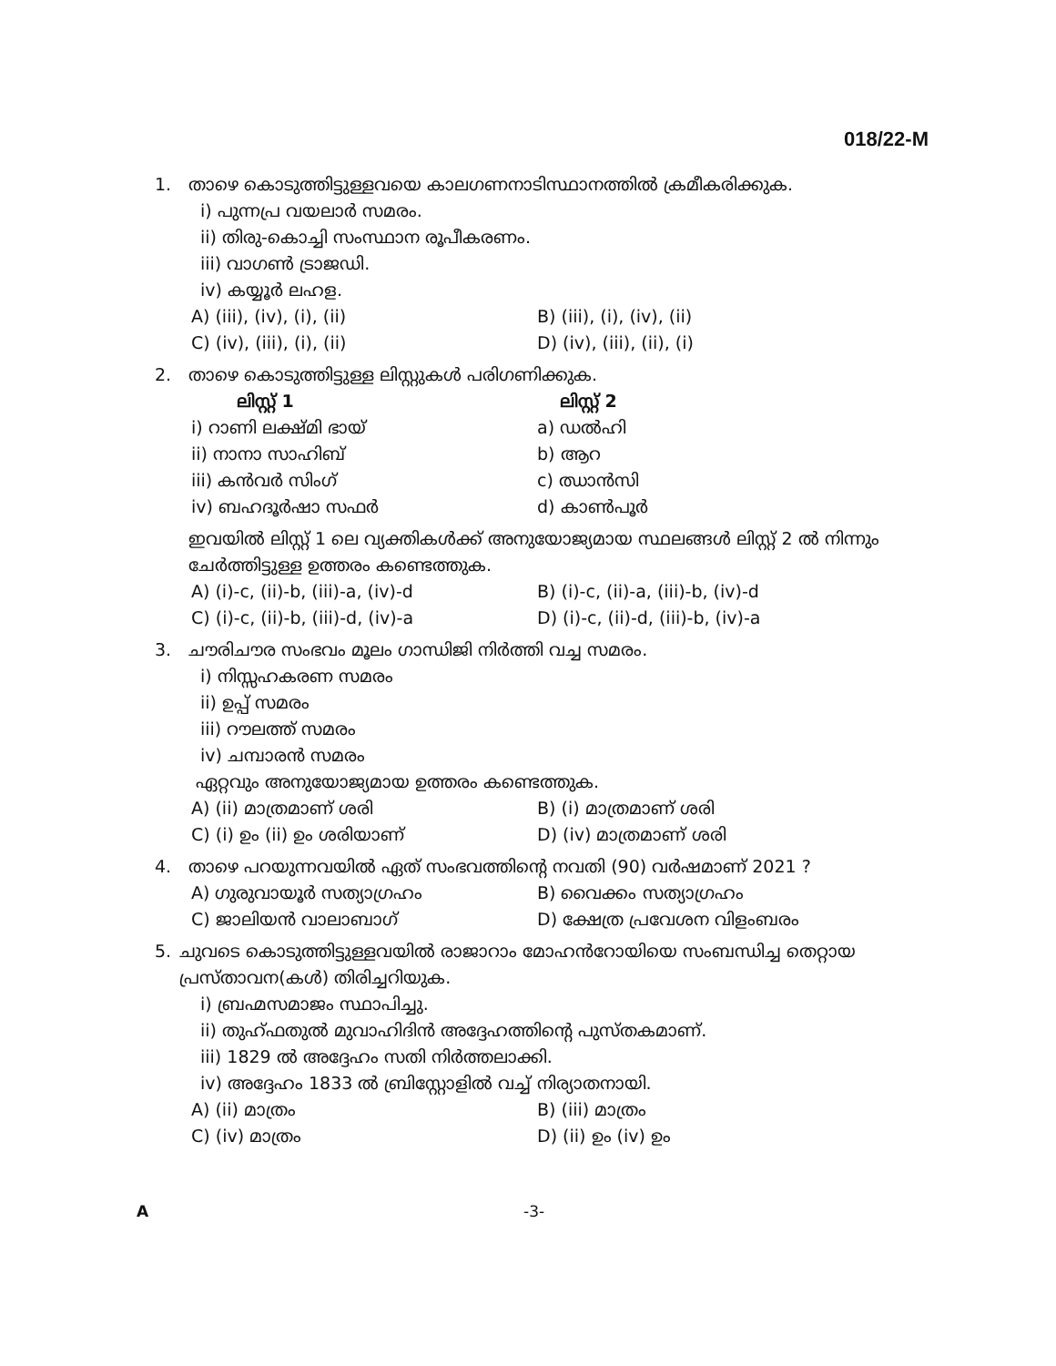018/22-M
1. താഴെ കൊടുത്തിട്ടുള്ളവയെ കാലഗണനാടിസ്ഥാനത്തിൽ ക്രമീകരിക്കുക.
i) പുന്നപ്ര വയലാർ സമരം.
ii) തിരു-കൊച്ചി സംസ്ഥാന രൂപീകരണം.
iii) വാഗൺ ട്രാജഡി.
iv) കയ്യൂർ ലഹള.
A) (iii), (iv), (i), (ii) B) (iii), (i), (iv), (ii)
C) (iv), (iii), (i), (ii) D) (iv), (iii), (ii), (i)
2. താഴെ കൊടുത്തിട്ടുള്ള ലിസ്റ്റുകൾ പരിഗണിക്കുക.
ലിസ്റ്റ് 1 ലിസ്റ്റ് 2
i) റാണി ലക്ഷ്മി ഭായ് a) ഡൽഹി
ii) നാനാ സാഹിബ് b) ആറ
iii) കൻവർ സിംഗ് c) ഝാൻസി
iv) ബഹദൂർഷാ സഫർ d) കാൺപൂർ
ഇവയിൽ ലിസ്റ്റ് 1 ലെ വ്യക്തികൾക്ക് അനുയോജ്യമായ സ്ഥലങ്ങൾ ലിസ്റ്റ് 2 ൽ നിന്നും ചേർത്തിട്ടുള്ള ഉത്തരം കണ്ടെത്തുക.
A) (i)-c, (ii)-b, (iii)-a, (iv)-d B) (i)-c, (ii)-a, (iii)-b, (iv)-d
C) (i)-c, (ii)-b, (iii)-d, (iv)-a D) (i)-c, (ii)-d, (iii)-b, (iv)-a
3. ചൗരിചൗര സംഭവം മൂലം ഗാന്ധിജി നിർത്തി വച്ച സമരം.
i) നിസ്സഹകരണ സമരം
ii) ഉപ്പ് സമരം
iii) റൗലത്ത് സമരം
iv) ചമ്പാരൻ സമരം
ഏറ്റവും അനുയോജ്യമായ ഉത്തരം കണ്ടെത്തുക.
A) (ii) മാത്രമാണ് ശരി B) (i) മാത്രമാണ് ശരി
C) (i) ഉം (ii) ഉം ശരിയാണ് D) (iv) മാത്രമാണ് ശരി
4. താഴെ പറയുന്നവയിൽ ഏത് സംഭവത്തിന്റെ നവതി (90) വർഷമാണ് 2021 ?
A) ഗുരുവായൂർ സത്യാഗ്രഹം B) വൈക്കം സത്യാഗ്രഹം
C) ജാലിയൻ വാലാബാഗ് D) ക്ഷേത്ര പ്രവേശന വിളംബരം
5. ചുവടെ കൊടുത്തിട്ടുള്ളവയിൽ രാജാറാം മോഹൻറോയിയെ സംബന്ധിച്ച തെറ്റായ പ്രസ്താവന(കൾ) തിരിച്ചറിയുക.
i) ബ്രഹ്മസമാജം സ്ഥാപിച്ചു.
ii) തുഹ്ഫതുൽ മുവാഹിദിൻ അദ്ദേഹത്തിന്റെ പുസ്തകമാണ്.
iii) 1829 ൽ അദ്ദേഹം സതി നിർത്തലാക്കി.
iv) അദ്ദേഹം 1833 ൽ ബ്രിസ്റ്റോളിൽ വച്ച് നിര്യാതനായി.
A) (ii) മാത്രം B) (iii) മാത്രം
C) (iv) മാത്രം D) (ii) ഉം (iv) ഉം
A -3-